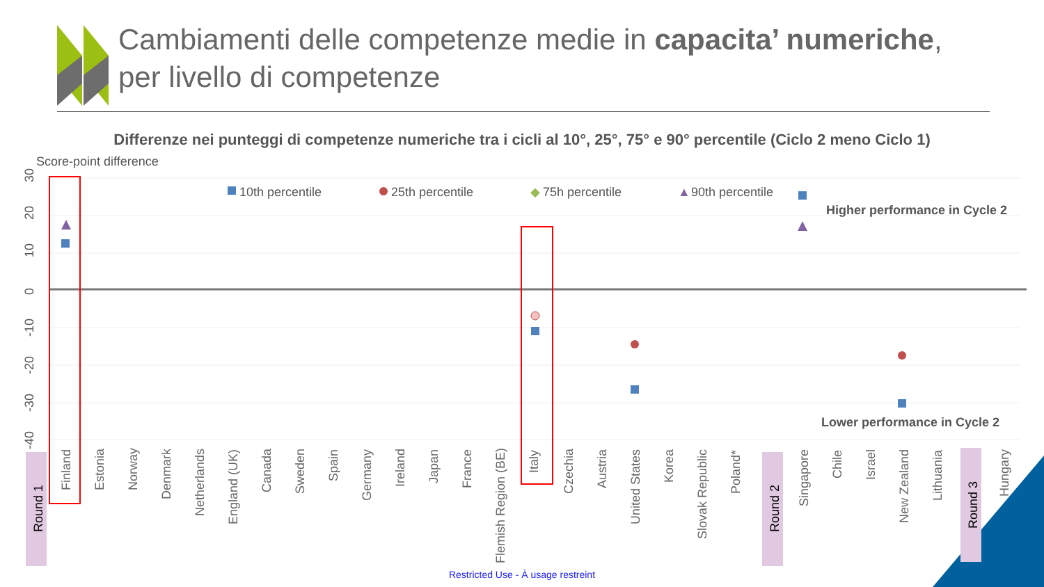Cambiamenti delle competenze medie in capacita’ numeriche, per livello di competenze
Differenze nei punteggi di competenze numeriche tra i cicli al 10°, 25°, 75° e 90° percentile (Ciclo 2 meno Ciclo 1)
Score-point difference
30
20
10
0
-10
-20
-30
-40
10th percentile
25th percentile
◆
75h percentile
▲
90th percentile
Higher performance in Cycle 2
Lower performance in Cycle 2
Round 1
Round 2
Round 3
Finland
Estonia
Norway
Denmark
Netherlands
England (UK)
Canada
Sweden
Spain
Germany
Ireland
Japan
France
Flemish Region (BE)
Italy
Czechia
Austria
United States
Korea
Slovak Republic
Poland*
Singapore
Chile
Israel
New Zealand
Lithuania
Hungary
Restricted Use - À usage restreint